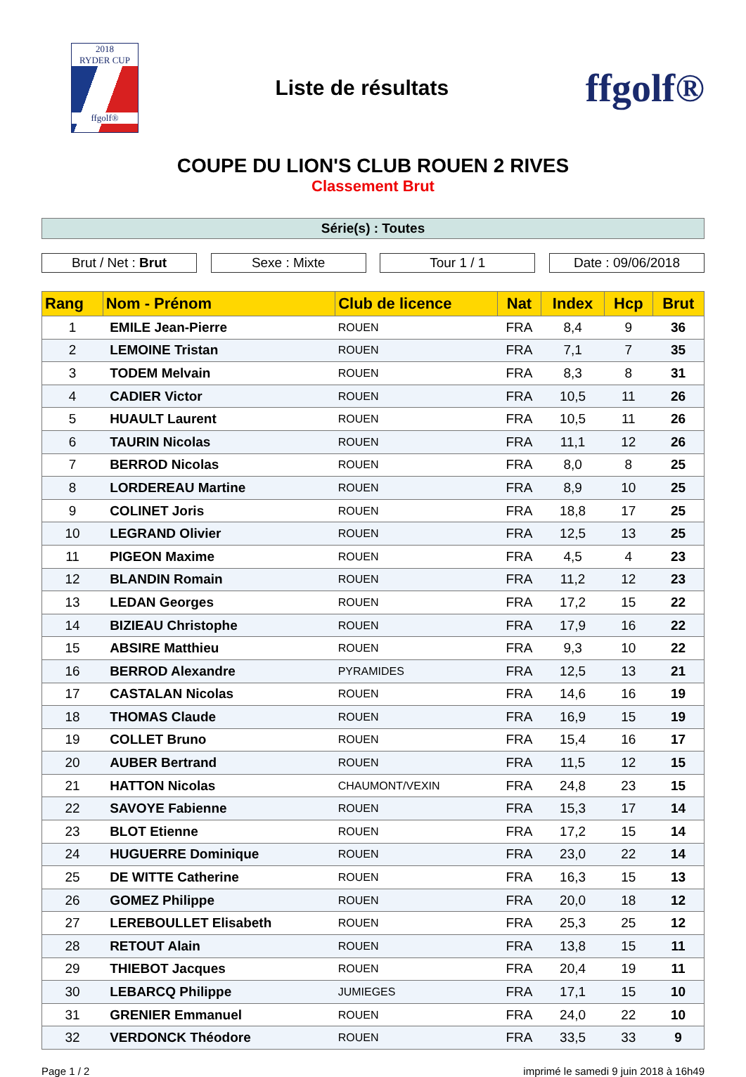2018
RYDER CUP
ffgolf®
Liste de résultats
ffgolf®
COUPE DU LION'S CLUB ROUEN 2 RIVES
Classement Brut
Série(s) : Toutes
Brut / Net : Brut Sexe : Mixte Tour 1 / 1 Date : 09/06/2018
| Rang | Nom - Prénom | Club de licence | Nat | Index | Hcp | Brut |
| --- | --- | --- | --- | --- | --- | --- |
| 1 | EMILE Jean-Pierre | ROUEN | FRA | 8,4 | 9 | 36 |
| 2 | LEMOINE Tristan | ROUEN | FRA | 7,1 | 7 | 35 |
| 3 | TODEM Melvain | ROUEN | FRA | 8,3 | 8 | 31 |
| 4 | CADIER Victor | ROUEN | FRA | 10,5 | 11 | 26 |
| 5 | HUAULT Laurent | ROUEN | FRA | 10,5 | 11 | 26 |
| 6 | TAURIN Nicolas | ROUEN | FRA | 11,1 | 12 | 26 |
| 7 | BERROD Nicolas | ROUEN | FRA | 8,0 | 8 | 25 |
| 8 | LORDEREAU Martine | ROUEN | FRA | 8,9 | 10 | 25 |
| 9 | COLINET Joris | ROUEN | FRA | 18,8 | 17 | 25 |
| 10 | LEGRAND Olivier | ROUEN | FRA | 12,5 | 13 | 25 |
| 11 | PIGEON Maxime | ROUEN | FRA | 4,5 | 4 | 23 |
| 12 | BLANDIN Romain | ROUEN | FRA | 11,2 | 12 | 23 |
| 13 | LEDAN Georges | ROUEN | FRA | 17,2 | 15 | 22 |
| 14 | BIZIEAU Christophe | ROUEN | FRA | 17,9 | 16 | 22 |
| 15 | ABSIRE Matthieu | ROUEN | FRA | 9,3 | 10 | 22 |
| 16 | BERROD Alexandre | PYRAMIDES | FRA | 12,5 | 13 | 21 |
| 17 | CASTALAN Nicolas | ROUEN | FRA | 14,6 | 16 | 19 |
| 18 | THOMAS Claude | ROUEN | FRA | 16,9 | 15 | 19 |
| 19 | COLLET Bruno | ROUEN | FRA | 15,4 | 16 | 17 |
| 20 | AUBER Bertrand | ROUEN | FRA | 11,5 | 12 | 15 |
| 21 | HATTON Nicolas | CHAUMONT/VEXIN | FRA | 24,8 | 23 | 15 |
| 22 | SAVOYE Fabienne | ROUEN | FRA | 15,3 | 17 | 14 |
| 23 | BLOT Etienne | ROUEN | FRA | 17,2 | 15 | 14 |
| 24 | HUGUERRE Dominique | ROUEN | FRA | 23,0 | 22 | 14 |
| 25 | DE WITTE Catherine | ROUEN | FRA | 16,3 | 15 | 13 |
| 26 | GOMEZ Philippe | ROUEN | FRA | 20,0 | 18 | 12 |
| 27 | LEREBOULLET Elisabeth | ROUEN | FRA | 25,3 | 25 | 12 |
| 28 | RETOUT Alain | ROUEN | FRA | 13,8 | 15 | 11 |
| 29 | THIEBOT Jacques | ROUEN | FRA | 20,4 | 19 | 11 |
| 30 | LEBARCQ Philippe | JUMIEGES | FRA | 17,1 | 15 | 10 |
| 31 | GRENIER Emmanuel | ROUEN | FRA | 24,0 | 22 | 10 |
| 32 | VERDONCK Théodore | ROUEN | FRA | 33,5 | 33 | 9 |
Page 1 / 2 imprimé le samedi 9 juin 2018 à 16h49